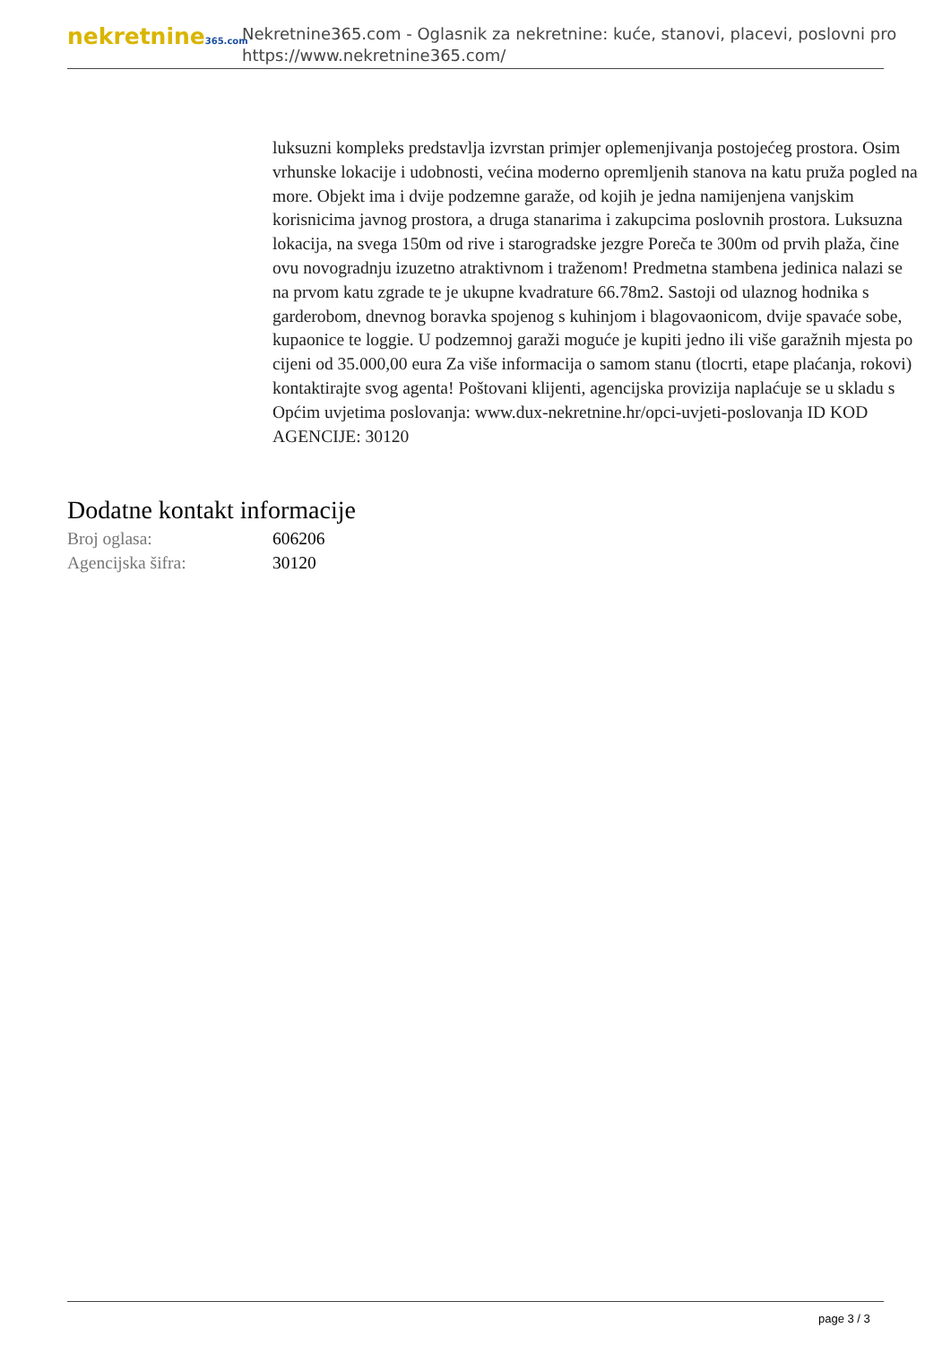nekretnine365.com
Nekretnine365.com - Oglasnik za nekretnine: kuće, stanovi, placevi, poslovni pro
https://www.nekretnine365.com/
luksuzni kompleks predstavlja izvrstan primjer oplemenjivanja postojećeg prostora. Osim vrhunske lokacije i udobnosti, većina moderno opremljenih stanova na katu pruža pogled na more. Objekt ima i dvije podzemne garaže, od kojih je jedna namijenjena vanjskim korisnicima javnog prostora, a druga stanarima i zakupcima poslovnih prostora. Luksuzna lokacija, na svega 150m od rive i starogradske jezgre Poreča te 300m od prvih plaža, čine ovu novogradnju izuzetno atraktivnom i traženom! Predmetna stambena jedinica nalazi se na prvom katu zgrade te je ukupne kvadrature 66.78m2. Sastoji od ulaznog hodnika s garderobom, dnevnog boravka spojenog s kuhinjom i blagovaonicom, dvije spavaće sobe, kupaonice te loggie. U podzemnoj garaži moguće je kupiti jedno ili više garažnih mjesta po cijeni od 35.000,00 eura Za više informacija o samom stanu (tlocrti, etape plaćanja, rokovi) kontaktirajte svog agenta! Poštovani klijenti, agencijska provizija naplaćuje se u skladu s Općim uvjetima poslovanja: www.dux-nekretnine.hr/opci-uvjeti-poslovanja ID KOD AGENCIJE: 30120
Dodatne kontakt informacije
Broj oglasa: 606206
Agencijska šifra: 30120
page 3 / 3